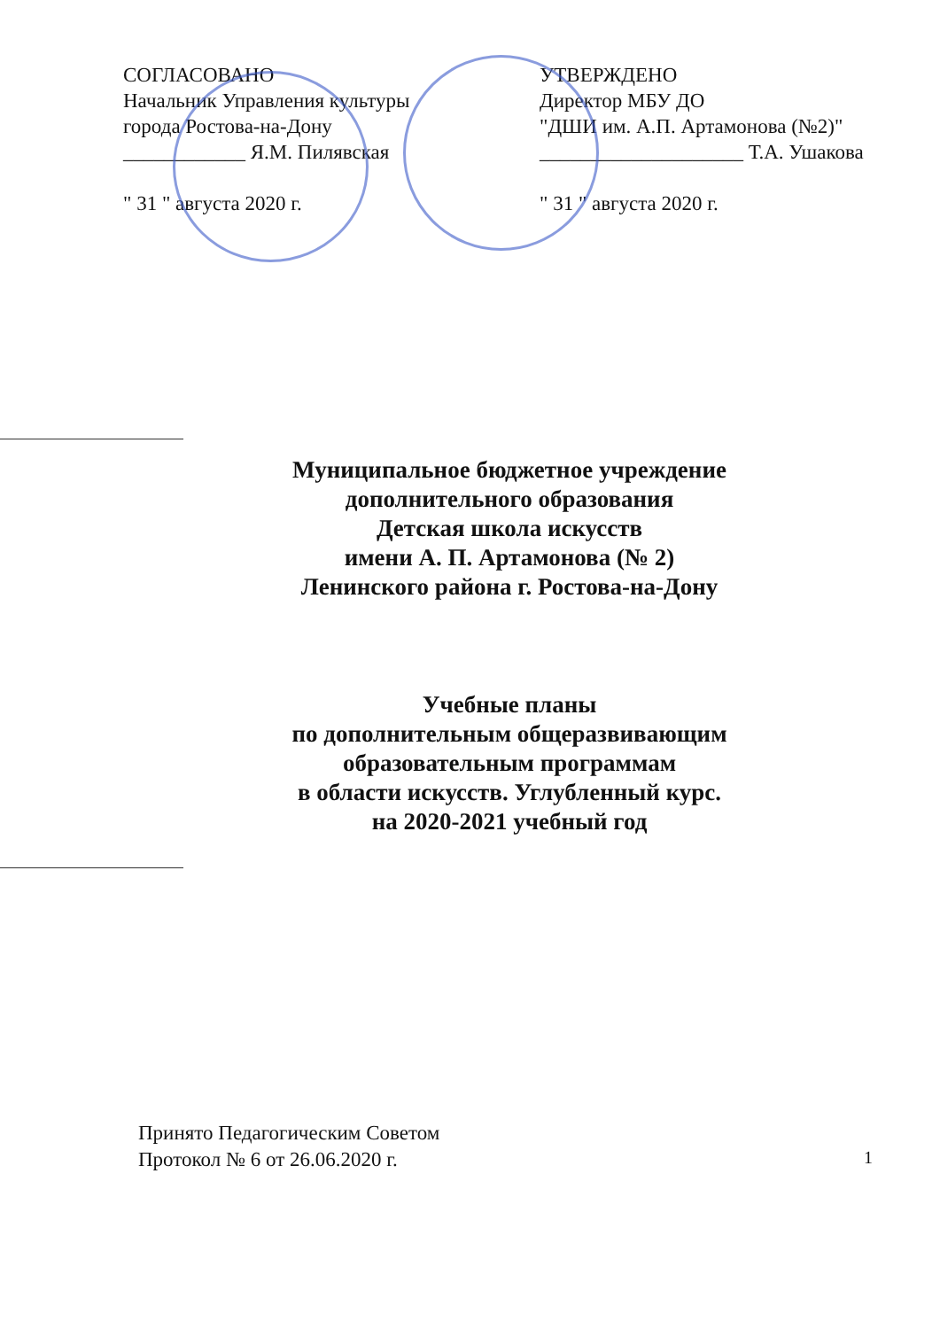СОГЛАСОВАНО
Начальник Управления культуры
города Ростова-на-Дону
____________ Я.М. Пилявская
" 31 " августа 2020 г.
УТВЕРЖДЕНО
Директор МБУ ДО
"ДШИ им. А.П. Артамонова (№2)"
____________________ Т.А. Ушакова
" 31 " августа 2020 г.
Муниципальное бюджетное учреждение
дополнительного образования
Детская школа искусств
имени А. П. Артамонова (№ 2)
Ленинского района г. Ростова-на-Дону
Учебные планы
по дополнительным общеразвивающим
образовательным программам
в области искусств. Углубленный курс.
на 2020-2021 учебный год
Принято Педагогическим Советом
Протокол № 6 от 26.06.2020 г.
1